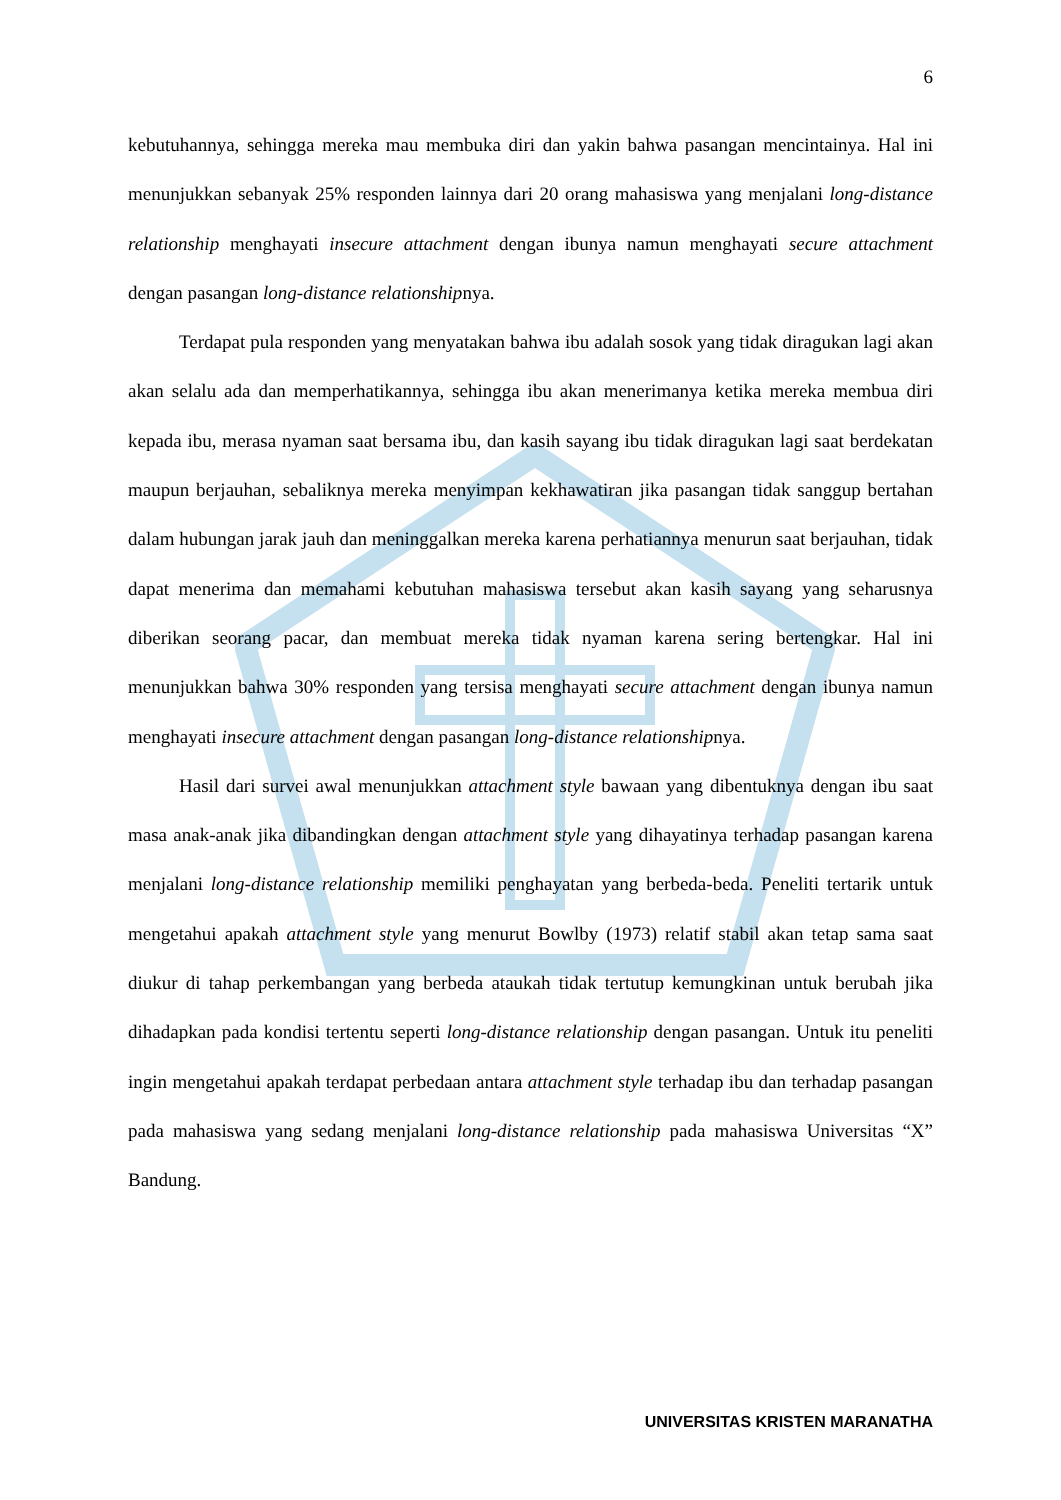6
kebutuhannya, sehingga mereka mau membuka diri dan yakin bahwa pasangan mencintainya. Hal ini menunjukkan sebanyak 25% responden lainnya dari 20 orang mahasiswa yang menjalani long-distance relationship menghayati insecure attachment dengan ibunya namun menghayati secure attachment dengan pasangan long-distance relationshipnya.
Terdapat pula responden yang menyatakan bahwa ibu adalah sosok yang tidak diragukan lagi akan akan selalu ada dan memperhatikannya, sehingga ibu akan menerimanya ketika mereka membua diri kepada ibu, merasa nyaman saat bersama ibu, dan kasih sayang ibu tidak diragukan lagi saat berdekatan maupun berjauhan, sebaliknya mereka menyimpan kekhawatiran jika pasangan tidak sanggup bertahan dalam hubungan jarak jauh dan meninggalkan mereka karena perhatiannya menurun saat berjauhan, tidak dapat menerima dan memahami kebutuhan mahasiswa tersebut akan kasih sayang yang seharusnya diberikan seorang pacar, dan membuat mereka tidak nyaman karena sering bertengkar. Hal ini menunjukkan bahwa 30% responden yang tersisa menghayati secure attachment dengan ibunya namun menghayati insecure attachment dengan pasangan long-distance relationshipnya.
Hasil dari survei awal menunjukkan attachment style bawaan yang dibentuknya dengan ibu saat masa anak-anak jika dibandingkan dengan attachment style yang dihayatinya terhadap pasangan karena menjalani long-distance relationship memiliki penghayatan yang berbeda-beda. Peneliti tertarik untuk mengetahui apakah attachment style yang menurut Bowlby (1973) relatif stabil akan tetap sama saat diukur di tahap perkembangan yang berbeda ataukah tidak tertutup kemungkinan untuk berubah jika dihadapkan pada kondisi tertentu seperti long-distance relationship dengan pasangan. Untuk itu peneliti ingin mengetahui apakah terdapat perbedaan antara attachment style terhadap ibu dan terhadap pasangan pada mahasiswa yang sedang menjalani long-distance relationship pada mahasiswa Universitas “X” Bandung.
UNIVERSITAS KRISTEN MARANATHA